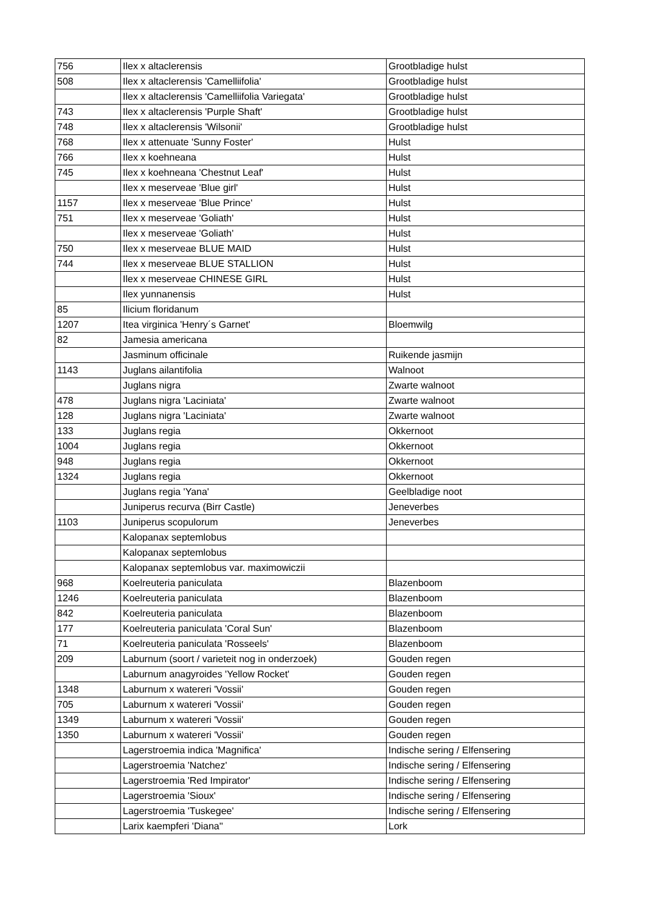| 756 | Ilex x altaclerensis | Grootbladige hulst |
| 508 | Ilex x altaclerensis 'Camelliifolia' | Grootbladige hulst |
| | Ilex x altaclerensis 'Camelliifolia Variegata' | Grootbladige hulst |
| 743 | Ilex x altaclerensis 'Purple Shaft' | Grootbladige hulst |
| 748 | Ilex x altaclerensis 'Wilsonii' | Grootbladige hulst |
| 768 | Ilex x attenuate 'Sunny Foster' | Hulst |
| 766 | Ilex x koehneana | Hulst |
| 745 | Ilex x koehneana 'Chestnut Leaf' | Hulst |
| | Ilex x meserveae 'Blue girl' | Hulst |
| 1157 | Ilex x meserveae 'Blue Prince' | Hulst |
| 751 | Ilex x meserveae 'Goliath' | Hulst |
| | Ilex x meserveae 'Goliath' | Hulst |
| 750 | Ilex x meserveae BLUE MAID | Hulst |
| 744 | Ilex x meserveae BLUE STALLION | Hulst |
| | Ilex x meserveae CHINESE GIRL | Hulst |
| | Ilex yunnanensis | Hulst |
| 85 | Ilicium floridanum | |
| 1207 | Itea virginica 'Henry´s Garnet' | Bloemwilg |
| 82 | Jamesia americana | |
| | Jasminum officinale | Ruikende jasmijn |
| 1143 | Juglans ailantifolia | Walnoot |
| | Juglans nigra | Zwarte walnoot |
| 478 | Juglans nigra 'Laciniata' | Zwarte walnoot |
| 128 | Juglans nigra 'Laciniata' | Zwarte walnoot |
| 133 | Juglans regia | Okkernoot |
| 1004 | Juglans regia | Okkernoot |
| 948 | Juglans regia | Okkernoot |
| 1324 | Juglans regia | Okkernoot |
| | Juglans regia 'Yana' | Geelbladige noot |
| | Juniperus recurva (Birr Castle) | Jeneverbes |
| 1103 | Juniperus scopulorum | Jeneverbes |
| | Kalopanax septemlobus | |
| | Kalopanax septemlobus | |
| | Kalopanax septemlobus var. maximowiczii | |
| 968 | Koelreuteria paniculata | Blazenboom |
| 1246 | Koelreuteria paniculata | Blazenboom |
| 842 | Koelreuteria paniculata | Blazenboom |
| 177 | Koelreuteria paniculata 'Coral Sun' | Blazenboom |
| 71 | Koelreuteria paniculata 'Rosseels' | Blazenboom |
| 209 | Laburnum (soort / varieteit nog in onderzoek) | Gouden regen |
| | Laburnum anagyroides 'Yellow Rocket' | Gouden regen |
| 1348 | Laburnum x watereri 'Vossii' | Gouden regen |
| 705 | Laburnum x watereri 'Vossii' | Gouden regen |
| 1349 | Laburnum x watereri 'Vossii' | Gouden regen |
| 1350 | Laburnum x watereri 'Vossii' | Gouden regen |
| | Lagerstroemia indica 'Magnifica' | Indische sering / Elfensering |
| | Lagerstroemia 'Natchez' | Indische sering / Elfensering |
| | Lagerstroemia 'Red Impirator' | Indische sering / Elfensering |
| | Lagerstroemia 'Sioux' | Indische sering / Elfensering |
| | Lagerstroemia 'Tuskegee' | Indische sering / Elfensering |
| | Larix kaempferi 'Diana'' | Lork |